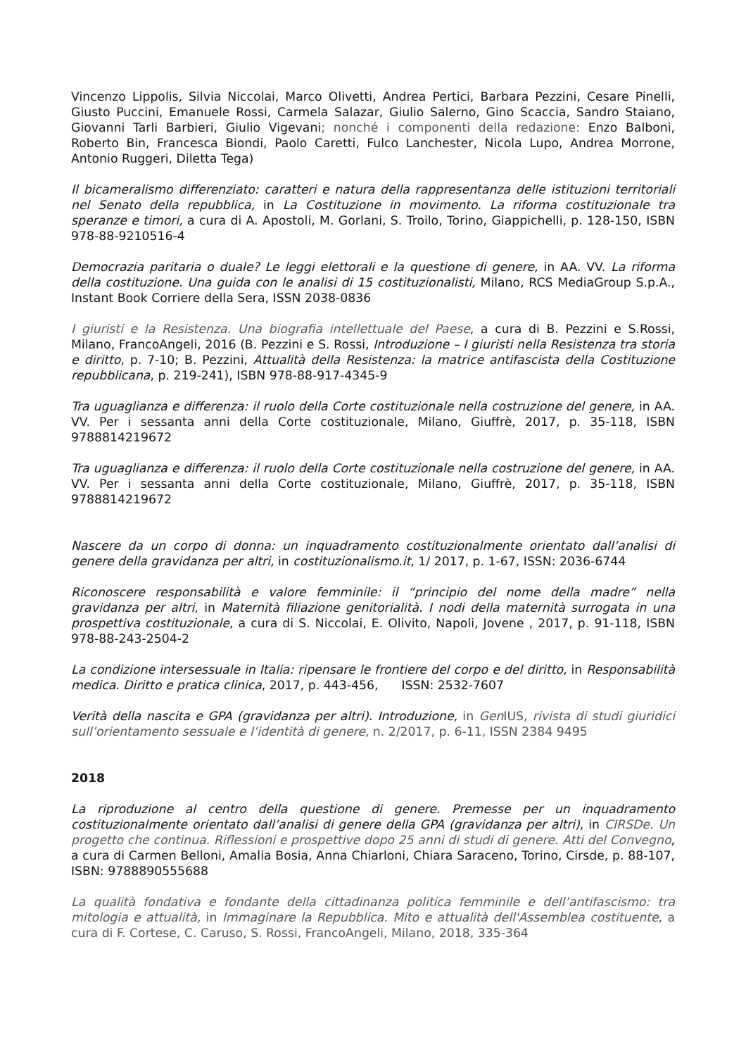Vincenzo Lippolis, Silvia Niccolai, Marco Olivetti, Andrea Pertici, Barbara Pezzini, Cesare Pinelli, Giusto Puccini, Emanuele Rossi, Carmela Salazar, Giulio Salerno, Gino Scaccia, Sandro Staiano, Giovanni Tarli Barbieri, Giulio Vigevani; nonché i componenti della redazione: Enzo Balboni, Roberto Bin, Francesca Biondi, Paolo Caretti, Fulco Lanchester, Nicola Lupo, Andrea Morrone, Antonio Ruggeri, Diletta Tega)
Il bicameralismo differenziato: caratteri e natura della rappresentanza delle istituzioni territoriali nel Senato della repubblica, in La Costituzione in movimento. La riforma costituzionale tra speranze e timori, a cura di A. Apostoli, M. Gorlani, S. Troilo, Torino, Giappichelli, p. 128-150, ISBN 978-88-9210516-4
Democrazia paritaria o duale? Le leggi elettorali e la questione di genere, in AA. VV. La riforma della costituzione. Una guida con le analisi di 15 costituzionalisti, Milano, RCS MediaGroup S.p.A., Instant Book Corriere della Sera, ISSN 2038-0836
I giuristi e la Resistenza. Una biografia intellettuale del Paese, a cura di B. Pezzini e S.Rossi, Milano, FrancoAngeli, 2016 (B. Pezzini e S. Rossi, Introduzione – I giuristi nella Resistenza tra storia e diritto, p. 7-10; B. Pezzini, Attualità della Resistenza: la matrice antifascista della Costituzione repubblicana, p. 219-241), ISBN 978-88-917-4345-9
Tra uguaglianza e differenza: il ruolo della Corte costituzionale nella costruzione del genere, in AA. VV. Per i sessanta anni della Corte costituzionale, Milano, Giuffrè, 2017, p. 35-118, ISBN 9788814219672
Tra uguaglianza e differenza: il ruolo della Corte costituzionale nella costruzione del genere, in AA. VV. Per i sessanta anni della Corte costituzionale, Milano, Giuffrè, 2017, p. 35-118, ISBN 9788814219672
Nascere da un corpo di donna: un inquadramento costituzionalmente orientato dall’analisi di genere della gravidanza per altri, in costituzionalismo.it, 1/ 2017, p. 1-67, ISSN: 2036-6744
Riconoscere responsabilità e valore femminile: il “principio del nome della madre” nella gravidanza per altri, in Maternità filiazione genitorialità. I nodi della maternità surrogata in una prospettiva costituzionale, a cura di S. Niccolai, E. Olivito, Napoli, Jovene , 2017, p. 91-118, ISBN 978-88-243-2504-2
La condizione intersessuale in Italia: ripensare le frontiere del corpo e del diritto, in Responsabilità medica. Diritto e pratica clinica, 2017, p. 443-456, ISSN: 2532-7607
Verità della nascita e GPA (gravidanza per altri). Introduzione, in Gen IUS, rivista di studi giuridici sull’orientamento sessuale e l’identità di genere, n. 2/2017, p. 6-11, ISSN 2384 9495
2018
La riproduzione al centro della questione di genere. Premesse per un inquadramento costituzionalmente orientato dall’analisi di genere della GPA (gravidanza per altri), in CIRSDe. Un progetto che continua. Riflessioni e prospettive dopo 25 anni di studi di genere. Atti del Convegno, a cura di Carmen Belloni, Amalia Bosia, Anna Chiarloni, Chiara Saraceno, Torino, Cirsde, p. 88-107, ISBN: 9788890555688
La qualità fondativa e fondante della cittadinanza politica femminile e dell’antifascismo: tra mitologia e attualità, in Immaginare la Repubblica. Mito e attualità dell'Assemblea costituente, a cura di F. Cortese, C. Caruso, S. Rossi, FrancoAngeli, Milano, 2018, 335-364